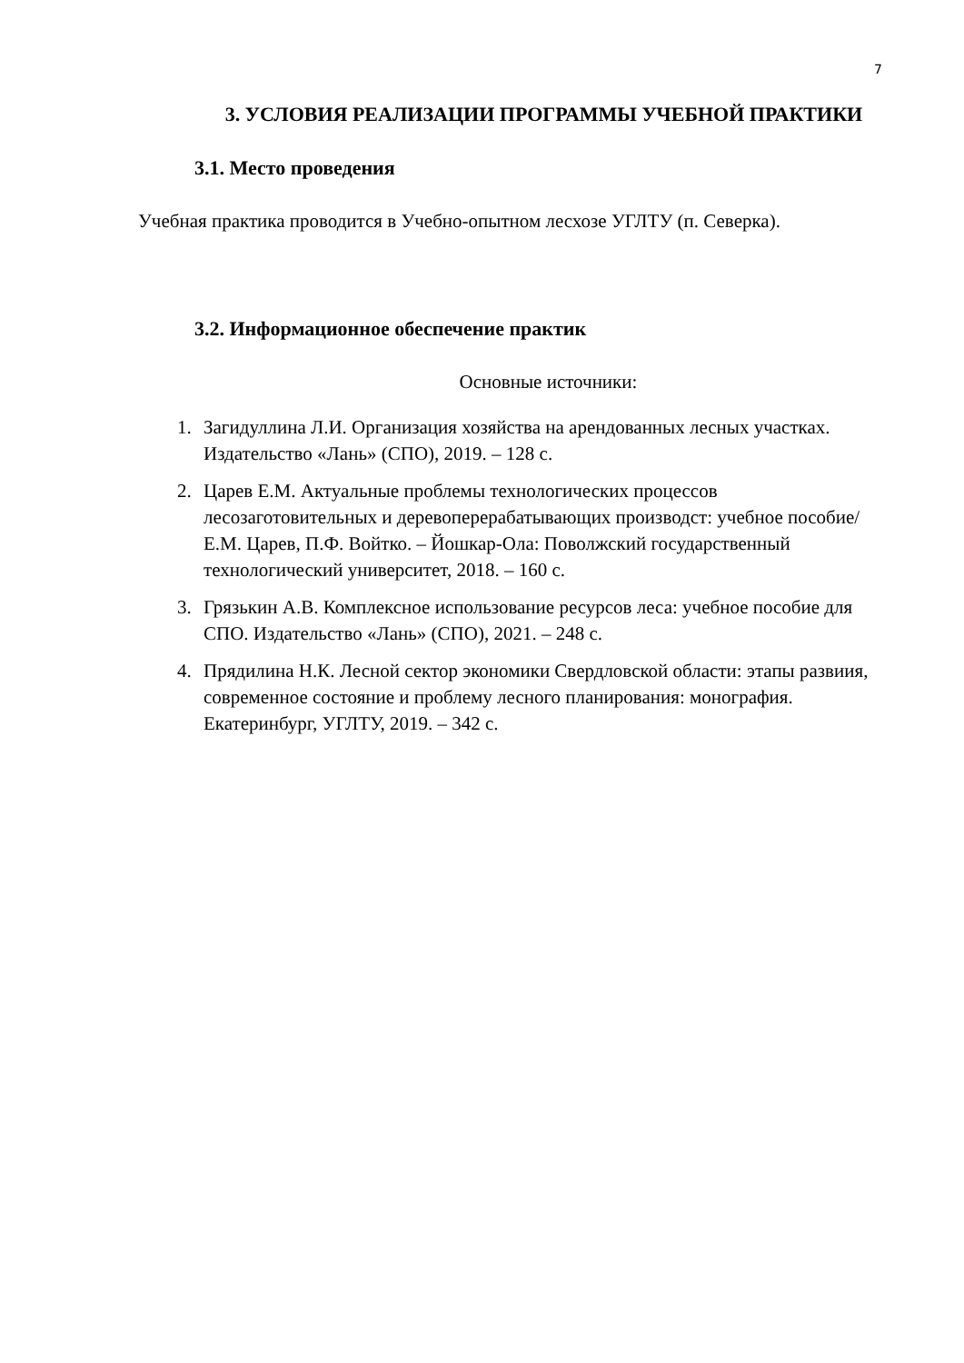7
3. УСЛОВИЯ РЕАЛИЗАЦИИ ПРОГРАММЫ УЧЕБНОЙ ПРАКТИКИ
3.1. Место проведения
Учебная практика проводится в Учебно-опытном лесхозе УГЛТУ (п. Северка).
3.2. Информационное обеспечение практик
Основные источники:
1. Загидуллина Л.И. Организация хозяйства на арендованных лесных участках. Издательство «Лань» (СПО), 2019. – 128 с.
2. Царев Е.М. Актуальные проблемы технологических процессов лесозаготовительных и деревоперерабатывающих производст: учебное пособие/ Е.М. Царев, П.Ф. Войтко. – Йошкар-Ола: Поволжский государственный технологический университет, 2018. – 160 с.
3. Грязькин А.В. Комплексное использование ресурсов леса: учебное пособие для СПО. Издательство «Лань» (СПО), 2021. – 248 с.
4. Прядилина Н.К. Лесной сектор экономики Свердловской области: этапы развиия, современное состояние и проблему лесного планирования: монография. Екатеринбург, УГЛТУ, 2019. – 342 с.